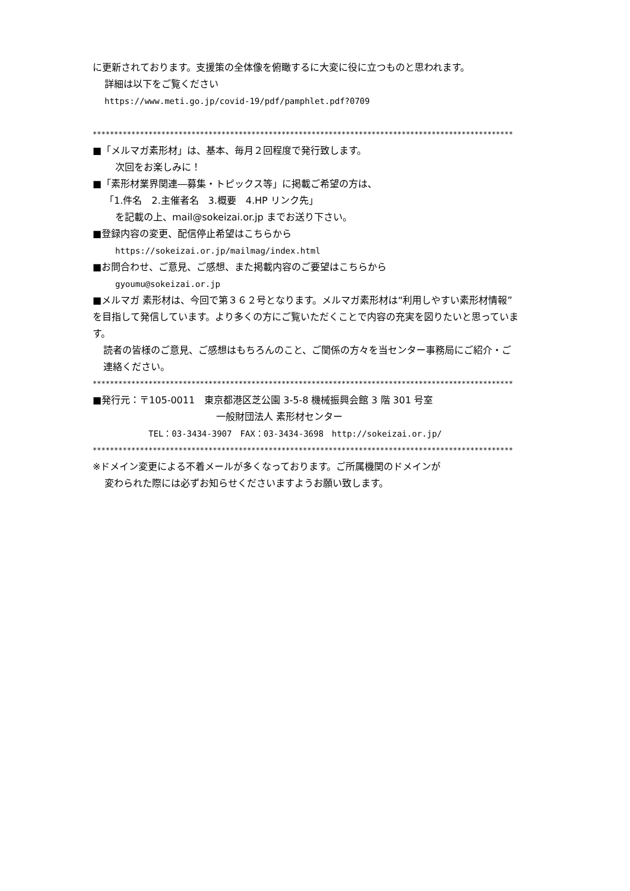に更新されております。支援策の全体像を俯瞰するに大変に役に立つものと思われます。
詳細は以下をご覧ください
https://www.meti.go.jp/covid-19/pdf/pamphlet.pdf?0709
**************************************************************************************************
■「メルマガ素形材」は、基本、毎月２回程度で発行致します。
次回をお楽しみに！
■「素形材業界関連―募集・トピックス等」に掲載ご希望の方は、
「1.件名　2.主催者名　3.概要　4.HP リンク先」
を記載の上、mail@sokeizai.or.jp までお送り下さい。
■登録内容の変更、配信停止希望はこちらから
https://sokeizai.or.jp/mailmag/index.html
■お問合わせ、ご意見、ご感想、また掲載内容のご要望はこちらから
gyoumu@sokeizai.or.jp
■メルマガ 素形材は、今回で第３６２号となります。メルマガ素形材は“利用しやすい素形材情報”を目指して発信しています。より多くの方にご覧いただくことで内容の充実を図りたいと思っています。
読者の皆様のご意見、ご感想はもちろんのこと、ご関係の方々を当センター事務局にご紹介・ご連絡ください。
**************************************************************************************************
■発行元：〒105-0011　東京都港区芝公園 3-5-8 機械振興会館 3 階 301 号室
一般財団法人 素形材センター
TEL：03-3434-3907　FAX：03-3434-3698　http://sokeizai.or.jp/
**************************************************************************************************
※ドメイン変更による不着メールが多くなっております。ご所属機関のドメインが
変わられた際には必ずお知らせくださいますようお願い致します。